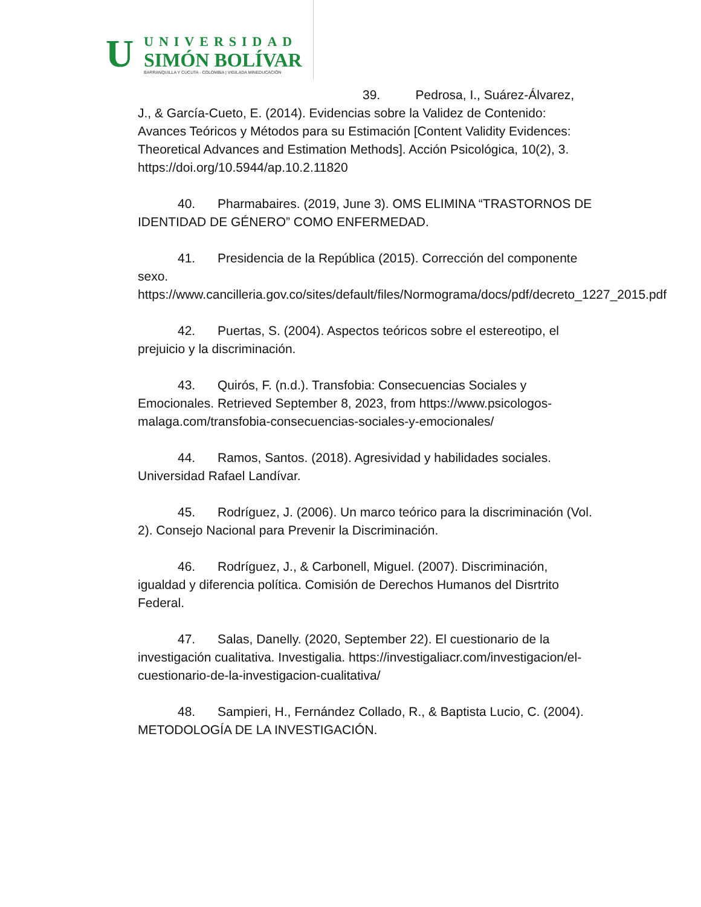U
UNIVERSIDAD
SIMÓN BOLÍVAR
BARRANQUILLA Y CÚCUTA - COLOMBIA | VIGILADA MINEDUCACIÓN
39. Pedrosa, I., Suárez-Álvarez,
J., & García-Cueto, E. (2014). Evidencias sobre la Validez de Contenido: Avances Teóricos y Métodos para su Estimación [Content Validity Evidences: Theoretical Advances and Estimation Methods]. Acción Psicológica, 10(2), 3. https://doi.org/10.5944/ap.10.2.11820
40. Pharmabaires. (2019, June 3). OMS ELIMINA “TRASTORNOS DE IDENTIDAD DE GÉNERO” COMO ENFERMEDAD.
41. Presidencia de la República (2015). Corrección del componente sexo. https://www.cancilleria.gov.co/sites/default/files/Normograma/docs/pdf/decreto_1227_2015.pdf
42. Puertas, S. (2004). Aspectos teóricos sobre el estereotipo, el prejuicio y la discriminación.
43. Quirós, F. (n.d.). Transfobia: Consecuencias Sociales y Emocionales. Retrieved September 8, 2023, from https://www.psicologos-malaga.com/transfobia-consecuencias-sociales-y-emocionales/
44. Ramos, Santos. (2018). Agresividad y habilidades sociales. Universidad Rafael Landívar.
45. Rodríguez, J. (2006). Un marco teórico para la discriminación (Vol. 2). Consejo Nacional para Prevenir la Discriminación.
46. Rodríguez, J., & Carbonell, Miguel. (2007). Discriminación, igualdad y diferencia política. Comisión de Derechos Humanos del Disrtrito Federal.
47. Salas, Danelly. (2020, September 22). El cuestionario de la investigación cualitativa. Investigalia. https://investigaliacr.com/investigacion/el-cuestionario-de-la-investigacion-cualitativa/
48. Sampieri, H., Fernández Collado, R., & Baptista Lucio, C. (2004). METODOLOGÍA DE LA INVESTIGACIÓN.